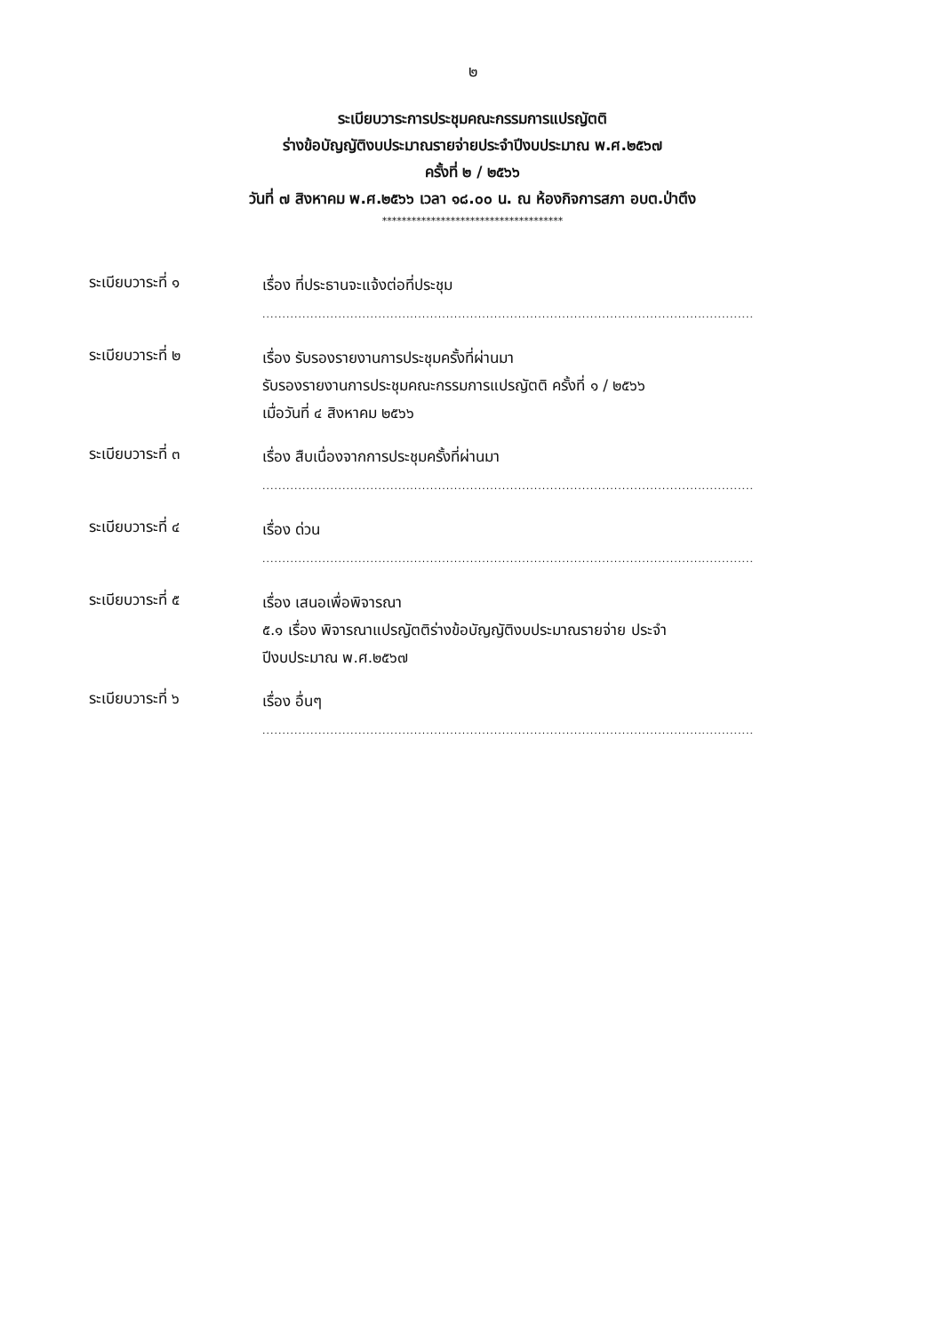๒
ระเบียบวาระการประชุมคณะกรรมการแปรญัตติ
ร่างข้อบัญญัติงบประมาณรายจ่ายประจำปีงบประมาณ พ.ศ.๒๕๖๗
ครั้งที่ ๒ / ๒๕๖๖
วันที่ ๗ สิงหาคม พ.ศ.๒๕๖๖ เวลา ๑๘.๐๐ น. ณ ห้องกิจการสภา อบต.ป่าตึง
*************************************
ระเบียบวาระที่ ๑
เรื่อง ที่ประธานจะแจ้งต่อที่ประชุม
...........................................................................................................................
ระเบียบวาระที่ ๒
เรื่อง รับรองรายงานการประชุมครั้งที่ผ่านมา
รับรองรายงานการประชุมคณะกรรมการแปรญัตติ ครั้งที่ ๑ / ๒๕๖๖
เมื่อวันที่ ๔ สิงหาคม ๒๕๖๖
ระเบียบวาระที่ ๓
เรื่อง สืบเนื่องจากการประชุมครั้งที่ผ่านมา
...........................................................................................................................
ระเบียบวาระที่ ๔
เรื่อง ด่วน
...........................................................................................................................
ระเบียบวาระที่ ๕
เรื่อง เสนอเพื่อพิจารณา
๕.๑ เรื่อง พิจารณาแปรญัตติร่างข้อบัญญัติงบประมาณรายจ่าย ประจำปีงบประมาณ พ.ศ.๒๕๖๗
ระเบียบวาระที่ ๖
เรื่อง อื่นๆ
...........................................................................................................................